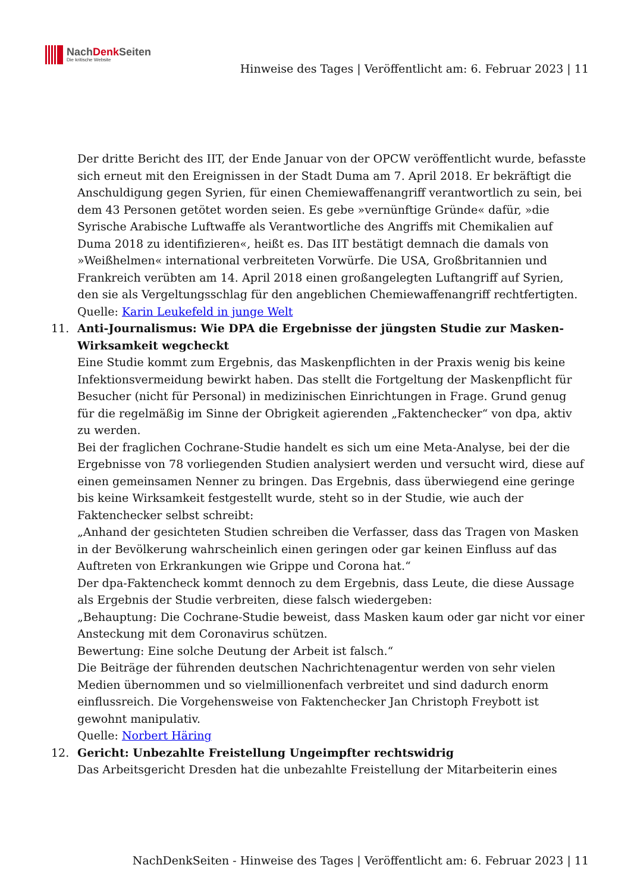NachDenk Seiten
Die kritische Website
Hinweise des Tages | Veröffentlicht am: 6. Februar 2023 | 11
Der dritte Bericht des IIT, der Ende Januar von der OPCW veröffentlicht wurde, befasste sich erneut mit den Ereignissen in der Stadt Duma am 7. April 2018. Er bekräftigt die Anschuldigung gegen Syrien, für einen Chemiewaffenangriff verantwortlich zu sein, bei dem 43 Personen getötet worden seien. Es gebe »vernünftige Gründe« dafür, »die Syrische Arabische Luftwaffe als Verantwortliche des Angriffs mit Chemikalien auf Duma 2018 zu identifizieren«, heißt es. Das IIT bestätigt demnach die damals von »Weißhelmen« international verbreiteten Vorwürfe. Die USA, Großbritannien und Frankreich verübten am 14. April 2018 einen großangelegten Luftangriff auf Syrien, den sie als Vergeltungsschlag für den angeblichen Chemiewaffenangriff rechtfertigten.
Quelle: Karin Leukefeld in junge Welt
11. Anti-Journalismus: Wie DPA die Ergebnisse der jüngsten Studie zur Masken-Wirksamkeit wegcheckt
Eine Studie kommt zum Ergebnis, das Maskenpflichten in der Praxis wenig bis keine Infektionsvermeidung bewirkt haben. Das stellt die Fortgeltung der Maskenpflicht für Besucher (nicht für Personal) in medizinischen Einrichtungen in Frage. Grund genug für die regelmäßig im Sinne der Obrigkeit agierenden „Faktenchecker“ von dpa, aktiv zu werden.
Bei der fraglichen Cochrane-Studie handelt es sich um eine Meta-Analyse, bei der die Ergebnisse von 78 vorliegenden Studien analysiert werden und versucht wird, diese auf einen gemeinsamen Nenner zu bringen. Das Ergebnis, dass überwiegend eine geringe bis keine Wirksamkeit festgestellt wurde, steht so in der Studie, wie auch der Faktenchecker selbst schreibt:
„Anhand der gesichteten Studien schreiben die Verfasser, dass das Tragen von Masken in der Bevölkerung wahrscheinlich einen geringen oder gar keinen Einfluss auf das Auftreten von Erkrankungen wie Grippe und Corona hat.“
Der dpa-Faktencheck kommt dennoch zu dem Ergebnis, dass Leute, die diese Aussage als Ergebnis der Studie verbreiten, diese falsch wiedergeben:
„Behauptung: Die Cochrane-Studie beweist, dass Masken kaum oder gar nicht vor einer Ansteckung mit dem Coronavirus schützen.
Bewertung: Eine solche Deutung der Arbeit ist falsch.“
Die Beiträge der führenden deutschen Nachrichtenagentur werden von sehr vielen Medien übernommen und so vielmillionenfach verbreitet und sind dadurch enorm einflussreich. Die Vorgehensweise von Faktenchecker Jan Christoph Freybott ist gewohnt manipulativ.
Quelle: Norbert Häring
12. Gericht: Unbezahlte Freistellung Ungeimpfter rechtswidrig
Das Arbeitsgericht Dresden hat die unbezahlte Freistellung der Mitarbeiterin eines
NachDenkSeiten - Hinweise des Tages | Veröffentlicht am: 6. Februar 2023 | 11